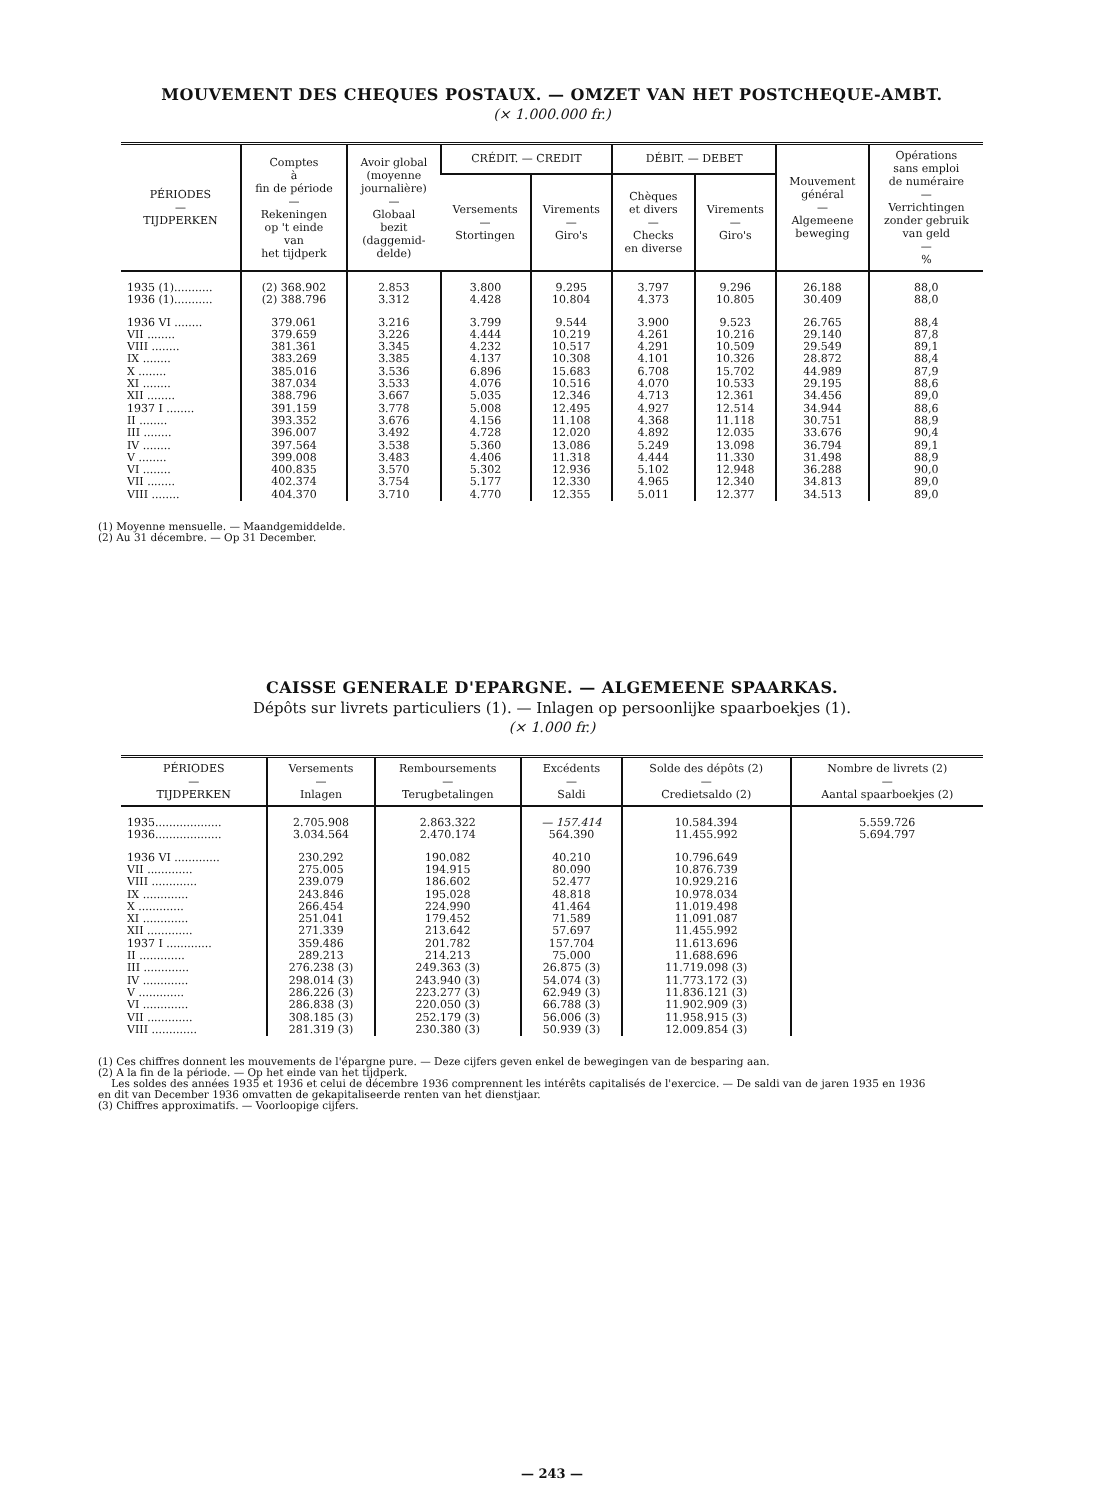MOUVEMENT DES CHEQUES POSTAUX. — OMZET VAN HET POSTCHEQUE-AMBT.
(× 1.000.000 fr.)
| PÉRIODES — TIJDPERKEN | Comptes à fin de période — Rekeningen op 't einde van het tijdperk | Avoir global (moyenne journalière) — Globaal bezit (daggemid- delde) | CRÉDIT. — CREDIT | | DÉBIT. — DEBET | | Mouvement général — Algemeene beweging | Opérations sans emploi de numéraire — Verrichtingen zonder gebruik van geld — % |
| --- | --- | --- | --- | --- | --- | --- | --- | --- |
| | | | Versements — Stortingen | Virements — Giro's | Chèques et divers — Checks en diverse | Virements — Giro's | | |
| 1935 (1)........... | (2) 368.902 | 2.853 | 3.800 | 9.295 | 3.797 | 9.296 | 26.188 | 88,0 |
| 1936 (1)........... | (2) 388.796 | 3.312 | 4.428 | 10.804 | 4.373 | 10.805 | 30.409 | 88,0 |
| 1936 VI ........ | 379.061 | 3.216 | 3.799 | 9.544 | 3.900 | 9.523 | 26.765 | 88,4 |
| VII ........ | 379.659 | 3.226 | 4.444 | 10.219 | 4.261 | 10.216 | 29.140 | 87,8 |
| VIII ........ | 381.361 | 3.345 | 4.232 | 10.517 | 4.291 | 10.509 | 29.549 | 89,1 |
| IX ........ | 383.269 | 3.385 | 4.137 | 10.308 | 4.101 | 10.326 | 28.872 | 88,4 |
| X ........ | 385.016 | 3.536 | 6.896 | 15.683 | 6.708 | 15.702 | 44.989 | 87,9 |
| XI ........ | 387.034 | 3.533 | 4.076 | 10.516 | 4.070 | 10.533 | 29.195 | 88,6 |
| XII ........ | 388.796 | 3.667 | 5.035 | 12.346 | 4.713 | 12.361 | 34.456 | 89,0 |
| 1937 I ........ | 391.159 | 3.778 | 5.008 | 12.495 | 4.927 | 12.514 | 34.944 | 88,6 |
| II ........ | 393.352 | 3.676 | 4.156 | 11.108 | 4.368 | 11.118 | 30.751 | 88,9 |
| III ........ | 396.007 | 3.492 | 4.728 | 12.020 | 4.892 | 12.035 | 33.676 | 90,4 |
| IV ........ | 397.564 | 3.538 | 5.360 | 13.086 | 5.249 | 13.098 | 36.794 | 89,1 |
| V ........ | 399.008 | 3.483 | 4.406 | 11.318 | 4.444 | 11.330 | 31.498 | 88,9 |
| VI ........ | 400.835 | 3.570 | 5.302 | 12.936 | 5.102 | 12.948 | 36.288 | 90,0 |
| VII ........ | 402.374 | 3.754 | 5.177 | 12.330 | 4.965 | 12.340 | 34.813 | 89,0 |
| VIII ........ | 404.370 | 3.710 | 4.770 | 12.355 | 5.011 | 12.377 | 34.513 | 89,0 |
(1) Moyenne mensuelle. — Maandgemiddelde.
(2) Au 31 décembre. — Op 31 December.
CAISSE GENERALE D'EPARGNE. — ALGEMEENE SPAARKAS.
Dépôts sur livrets particuliers (1). — Inlagen op persoonlijke spaarboekjes (1).
(× 1.000 fr.)
| PÉRIODES — TIJDPERKEN | Versements — Inlagen | Remboursements — Terugbetalingen | Excédents — Saldi | Solde des dépôts (2) — Credietsaldo (2) | Nombre de livrets (2) — Aantal spaarboekjes (2) |
| --- | --- | --- | --- | --- | --- |
| 1935................... | 2.705.908 | 2.863.322 | — 157.414 | 10.584.394 | 5.559.726 |
| 1936................... | 3.034.564 | 2.470.174 | 564.390 | 11.455.992 | 5.694.797 |
| 1936 VI ............. | 230.292 | 190.082 | 40.210 | 10.796.649 | |
| VII ............. | 275.005 | 194.915 | 80.090 | 10.876.739 | |
| VIII ............. | 239.079 | 186.602 | 52.477 | 10.929.216 | |
| IX ............. | 243.846 | 195.028 | 48.818 | 10.978.034 | |
| X ............. | 266.454 | 224.990 | 41.464 | 11.019.498 | |
| XI ............. | 251.041 | 179.452 | 71.589 | 11.091.087 | |
| XII ............. | 271.339 | 213.642 | 57.697 | 11.455.992 | |
| 1937 I ............. | 359.486 | 201.782 | 157.704 | 11.613.696 | |
| II ............. | 289.213 | 214.213 | 75.000 | 11.688.696 | |
| III ............. | 276.238 (3) | 249.363 (3) | 26.875 (3) | 11.719.098 (3) | |
| IV ............. | 298.014 (3) | 243.940 (3) | 54.074 (3) | 11.773.172 (3) | |
| V ............. | 286.226 (3) | 223.277 (3) | 62.949 (3) | 11.836.121 (3) | |
| VI ............. | 286.838 (3) | 220.050 (3) | 66.788 (3) | 11.902.909 (3) | |
| VII ............. | 308.185 (3) | 252.179 (3) | 56.006 (3) | 11.958.915 (3) | |
| VIII ............. | 281.319 (3) | 230.380 (3) | 50.939 (3) | 12.009.854 (3) | |
(1) Ces chiffres donnent les mouvements de l'épargne pure. — Deze cijfers geven enkel de bewegingen van de besparing aan.
(2) A la fin de la période. — Op het einde van het tijdperk.
Les soldes des années 1935 et 1936 et celui de décembre 1936 comprennent les intérêts capitalisés de l'exercice. — De saldi van de jaren 1935 en 1936 en dit van December 1936 omvatten de gekapitaliseerde renten van het dienstjaar.
(3) Chiffres approximatifs. — Voorloopige cijfers.
— 243 —